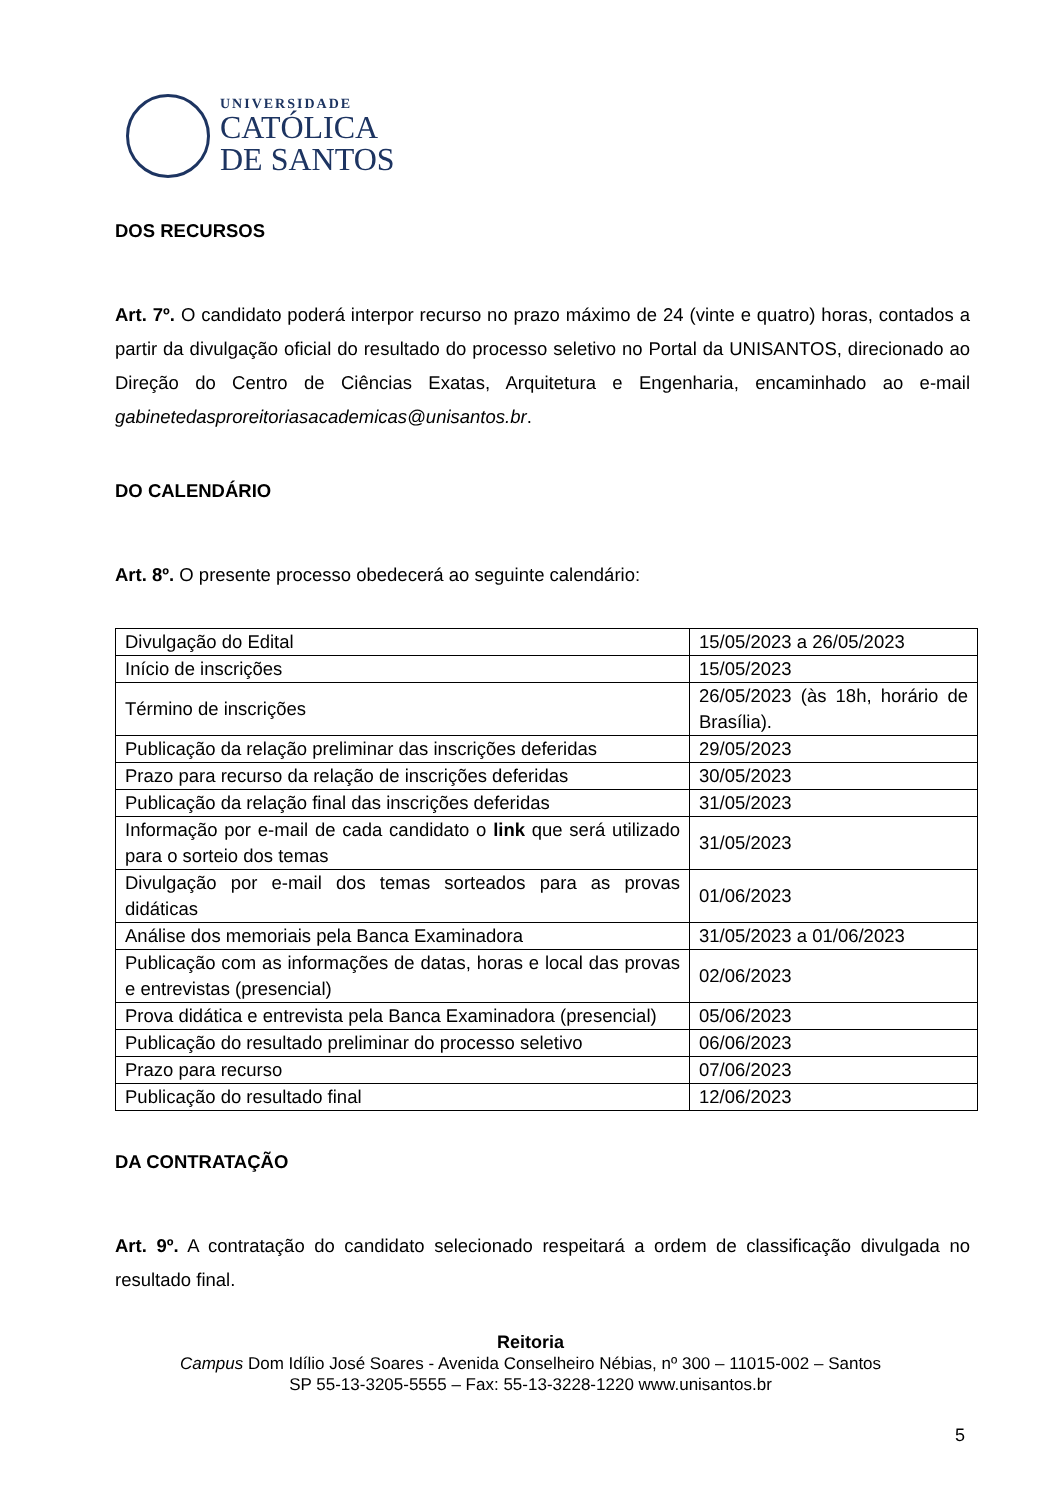UNIVERSIDADE
CATÓLICA
DE SANTOS
DOS RECURSOS
Art. 7º. O candidato poderá interpor recurso no prazo máximo de 24 (vinte e quatro) horas, contados a partir da divulgação oficial do resultado do processo seletivo no Portal da UNISANTOS, direcionado ao Direção do Centro de Ciências Exatas, Arquitetura e Engenharia, encaminhado ao e-mail gabinetedasproreitoriasacademicas@unisantos.br.
DO CALENDÁRIO
Art. 8º. O presente processo obedecerá ao seguinte calendário:
| Divulgação do Edital | 15/05/2023 a 26/05/2023 |
| Início de inscrições | 15/05/2023 |
| Término de inscrições | 26/05/2023 (às 18h, horário de Brasília). |
| Publicação da relação preliminar das inscrições deferidas | 29/05/2023 |
| Prazo para recurso da relação de inscrições deferidas | 30/05/2023 |
| Publicação da relação final das inscrições deferidas | 31/05/2023 |
| Informação por e-mail de cada candidato o link que será utilizado para o sorteio dos temas | 31/05/2023 |
| Divulgação por e-mail dos temas sorteados para as provas didáticas | 01/06/2023 |
| Análise dos memoriais pela Banca Examinadora | 31/05/2023 a 01/06/2023 |
| Publicação com as informações de datas, horas e local das provas e entrevistas (presencial) | 02/06/2023 |
| Prova didática e entrevista pela Banca Examinadora (presencial) | 05/06/2023 |
| Publicação do resultado preliminar do processo seletivo | 06/06/2023 |
| Prazo para recurso | 07/06/2023 |
| Publicação do resultado final | 12/06/2023 |
DA CONTRATAÇÃO
Art. 9º. A contratação do candidato selecionado respeitará a ordem de classificação divulgada no resultado final.
Reitoria
Campus Dom Idílio José Soares - Avenida Conselheiro Nébias, nº 300 – 11015-002 – Santos
SP 55-13-3205-5555 – Fax: 55-13-3228-1220 www.unisantos.br
5